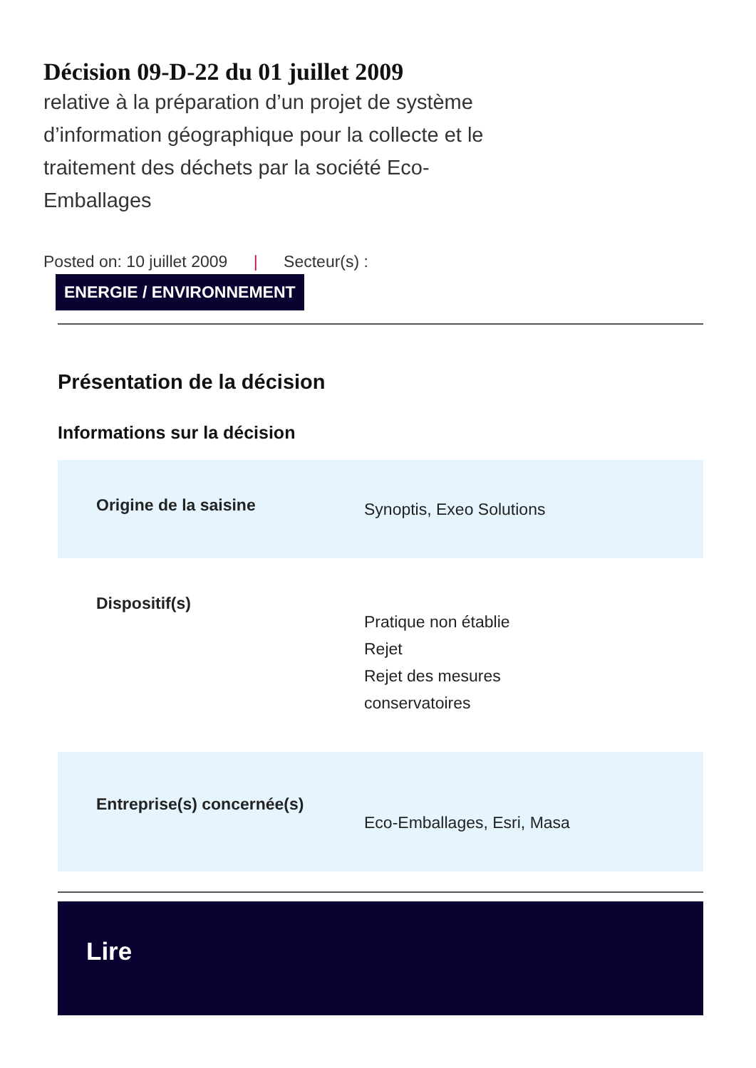Décision 09-D-22 du 01 juillet 2009
relative à la préparation d’un projet de système d’information géographique pour la collecte et le traitement des déchets par la société Eco-Emballages
Posted on: 10 juillet 2009 | Secteur(s) :
ENERGIE / ENVIRONNEMENT
Présentation de la décision
Informations sur la décision
| Origine de la saisine | Synoptis, Exeo Solutions |
| Dispositif(s) | Pratique non établie Rejet Rejet des mesures conservatoires |
| Entreprise(s) concernée(s) | Eco-Emballages, Esri, Masa |
Lire